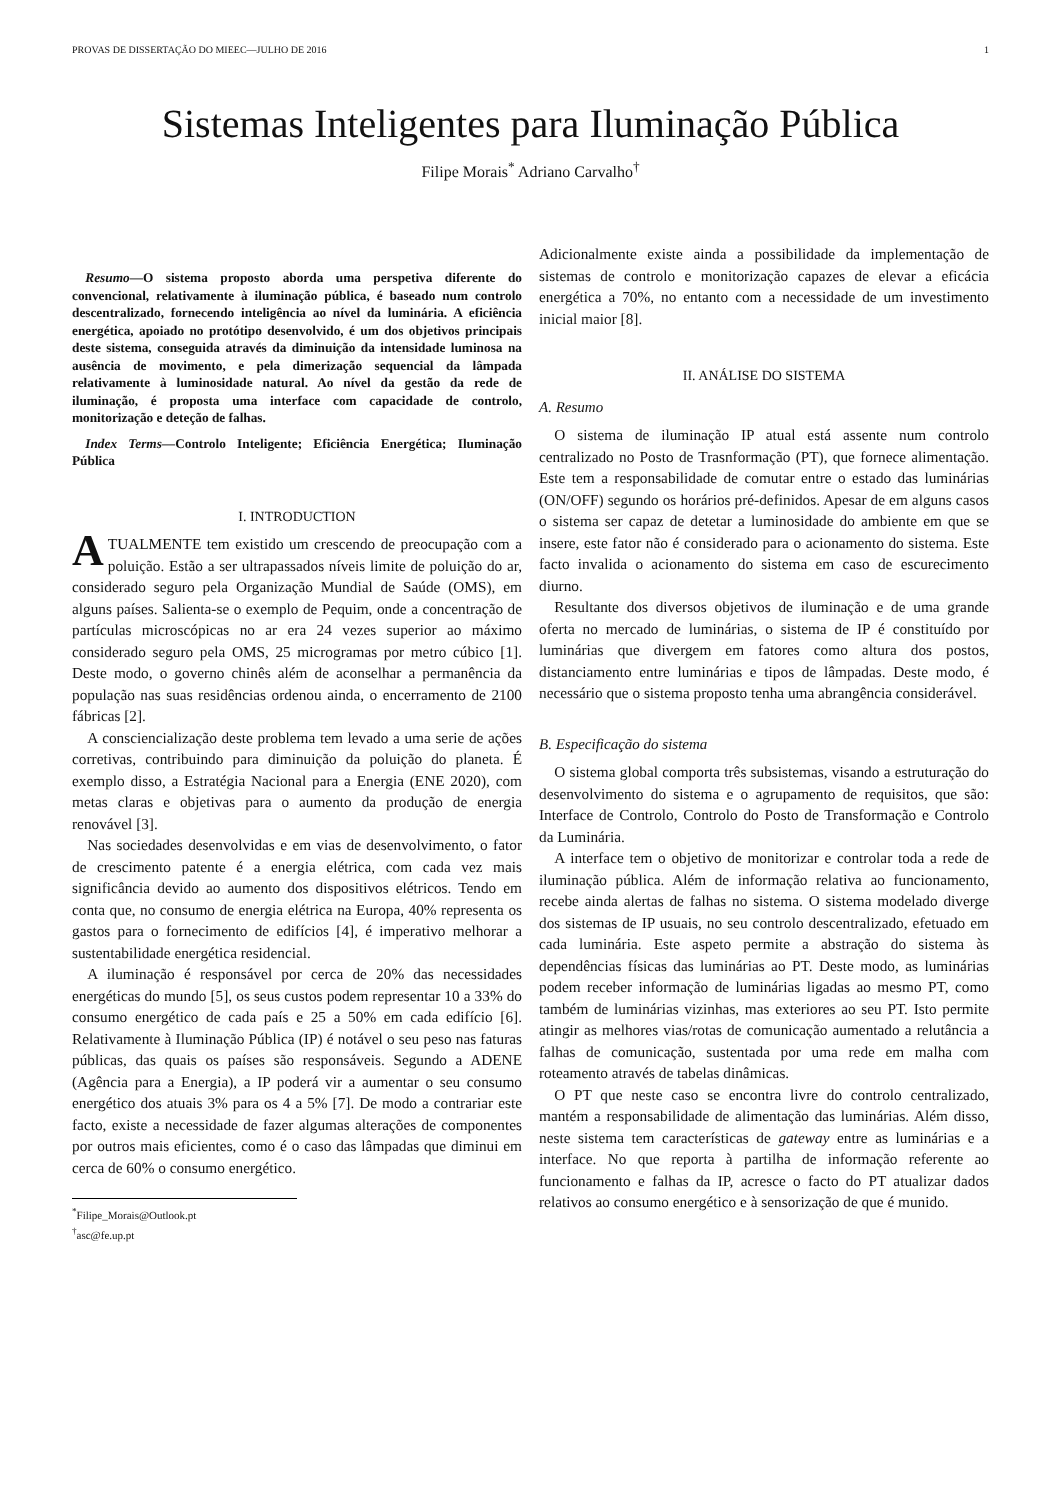PROVAS DE DISSERTAÇÃO DO MIEEC—JULHO DE 2016 1
Sistemas Inteligentes para Iluminação Pública
Filipe Morais<sup>*</sup> Adriano Carvalho<sup>†</sup>
Resumo—O sistema proposto aborda uma perspetiva diferente do convencional, relativamente à iluminação pública, é baseado num controlo descentralizado, fornecendo inteligência ao nível da luminária. A eficiência energética, apoiado no protótipo desenvolvido, é um dos objetivos principais deste sistema, conseguida através da diminuição da intensidade luminosa na ausência de movimento, e pela dimerização sequencial da lâmpada relativamente à luminosidade natural. Ao nível da gestão da rede de iluminação, é proposta uma interface com capacidade de controlo, monitorização e deteção de falhas.
Index Terms—Controlo Inteligente; Eficiência Energética; Iluminação Pública
I. INTRODUCTION
ATUALMENTE tem existido um crescendo de preocupação com a poluição. Estão a ser ultrapassados níveis limite de poluição do ar, considerado seguro pela Organização Mundial de Saúde (OMS), em alguns países. Salienta-se o exemplo de Pequim, onde a concentração de partículas microscópicas no ar era 24 vezes superior ao máximo considerado seguro pela OMS, 25 microgramas por metro cúbico [1]. Deste modo, o governo chinês além de aconselhar a permanência da população nas suas residências ordenou ainda, o encerramento de 2100 fábricas [2].
A consciencialização deste problema tem levado a uma serie de ações corretivas, contribuindo para diminuição da poluição do planeta. É exemplo disso, a Estratégia Nacional para a Energia (ENE 2020), com metas claras e objetivas para o aumento da produção de energia renovável [3].
Nas sociedades desenvolvidas e em vias de desenvolvimento, o fator de crescimento patente é a energia elétrica, com cada vez mais significância devido ao aumento dos dispositivos elétricos. Tendo em conta que, no consumo de energia elétrica na Europa, 40% representa os gastos para o fornecimento de edifícios [4], é imperativo melhorar a sustentabilidade energética residencial.
A iluminação é responsável por cerca de 20% das necessidades energéticas do mundo [5], os seus custos podem representar 10 a 33% do consumo energético de cada país e 25 a 50% em cada edifício [6]. Relativamente à Iluminação Pública (IP) é notável o seu peso nas faturas públicas, das quais os países são responsáveis. Segundo a ADENE (Agência para a Energia), a IP poderá vir a aumentar o seu consumo energético dos atuais 3% para os 4 a 5% [7]. De modo a contrariar este facto, existe a necessidade de fazer algumas alterações de componentes por outros mais eficientes, como é o caso das lâmpadas que diminui em cerca de 60% o consumo energético.
<sup>*</sup> Filipe_Morais@Outlook.pt
<sup>†</sup> asc@fe.up.pt
Adicionalmente existe ainda a possibilidade da implementação de sistemas de controlo e monitorização capazes de elevar a eficácia energética a 70%, no entanto com a necessidade de um investimento inicial maior [8].
II. ANÁLISE DO SISTEMA
A. Resumo
O sistema de iluminação IP atual está assente num controlo centralizado no Posto de Trasnformação (PT), que fornece alimentação. Este tem a responsabilidade de comutar entre o estado das luminárias (ON/OFF) segundo os horários pré-definidos. Apesar de em alguns casos o sistema ser capaz de detetar a luminosidade do ambiente em que se insere, este fator não é considerado para o acionamento do sistema. Este facto invalida o acionamento do sistema em caso de escurecimento diurno.
Resultante dos diversos objetivos de iluminação e de uma grande oferta no mercado de luminárias, o sistema de IP é constituído por luminárias que divergem em fatores como altura dos postos, distanciamento entre luminárias e tipos de lâmpadas. Deste modo, é necessário que o sistema proposto tenha uma abrangência considerável.
B. Especificação do sistema
O sistema global comporta três subsistemas, visando a estruturação do desenvolvimento do sistema e o agrupamento de requisitos, que são: Interface de Controlo, Controlo do Posto de Transformação e Controlo da Luminária.
A interface tem o objetivo de monitorizar e controlar toda a rede de iluminação pública. Além de informação relativa ao funcionamento, recebe ainda alertas de falhas no sistema. O sistema modelado diverge dos sistemas de IP usuais, no seu controlo descentralizado, efetuado em cada luminária. Este aspeto permite a abstração do sistema às dependências físicas das luminárias ao PT. Deste modo, as luminárias podem receber informação de luminárias ligadas ao mesmo PT, como também de luminárias vizinhas, mas exteriores ao seu PT. Isto permite atingir as melhores vias/rotas de comunicação aumentado a relutância a falhas de comunicação, sustentada por uma rede em malha com roteamento através de tabelas dinâmicas.
O PT que neste caso se encontra livre do controlo centralizado, mantém a responsabilidade de alimentação das luminárias. Além disso, neste sistema tem características de gateway entre as luminárias e a interface. No que reporta à partilha de informação referente ao funcionamento e falhas da IP, acresce o facto do PT atualizar dados relativos ao consumo energético e à sensorização de que é munido.